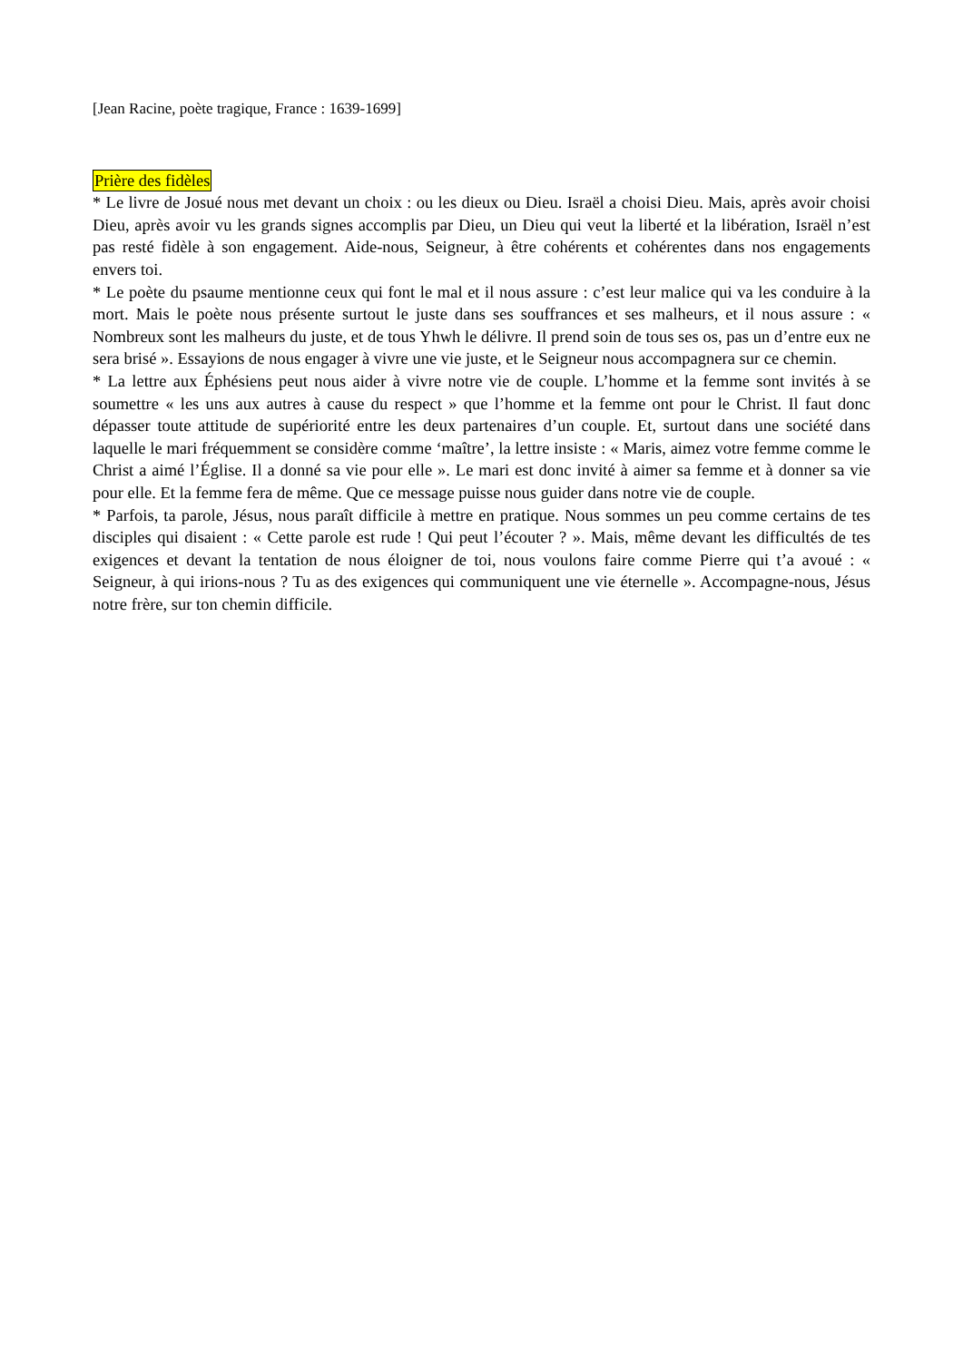[Jean Racine, poète tragique, France : 1639-1699]
Prière des fidèles
* Le livre de Josué nous met devant un choix : ou les dieux ou Dieu. Israël a choisi Dieu. Mais, après avoir choisi Dieu, après avoir vu les grands signes accomplis par Dieu, un Dieu qui veut la liberté et la libération, Israël n’est pas resté fidèle à son engagement. Aide-nous, Seigneur, à être cohérents et cohérentes dans nos engagements envers toi.
* Le poète du psaume mentionne ceux qui font le mal et il nous assure : c’est leur malice qui va les conduire à la mort. Mais le poète nous présente surtout le juste dans ses souffrances et ses malheurs, et il nous assure : « Nombreux sont les malheurs du juste, et de tous Yhwh le délivre. Il prend soin de tous ses os, pas un d’entre eux ne sera brisé ». Essayions de nous engager à vivre une vie juste, et le Seigneur nous accompagnera sur ce chemin.
* La lettre aux Éphésiens peut nous aider à vivre notre vie de couple. L’homme et la femme sont invités à se soumettre « les uns aux autres à cause du respect » que l’homme et la femme ont pour le Christ. Il faut donc dépasser toute attitude de supériorité entre les deux partenaires d’un couple. Et, surtout dans une société dans laquelle le mari fréquemment se considère comme ‘maître’, la lettre insiste : « Maris, aimez votre femme comme le Christ a aimé l’Église. Il a donné sa vie pour elle ». Le mari est donc invité à aimer sa femme et à donner sa vie pour elle. Et la femme fera de même. Que ce message puisse nous guider dans notre vie de couple.
* Parfois, ta parole, Jésus, nous paraît difficile à mettre en pratique. Nous sommes un peu comme certains de tes disciples qui disaient : « Cette parole est rude ! Qui peut l’écouter ? ». Mais, même devant les difficultés de tes exigences et devant la tentation de nous éloigner de toi, nous voulons faire comme Pierre qui t’a avoué : « Seigneur, à qui irions-nous ? Tu as des exigences qui communiquent une vie éternelle ». Accompagne-nous, Jésus notre frère, sur ton chemin difficile.